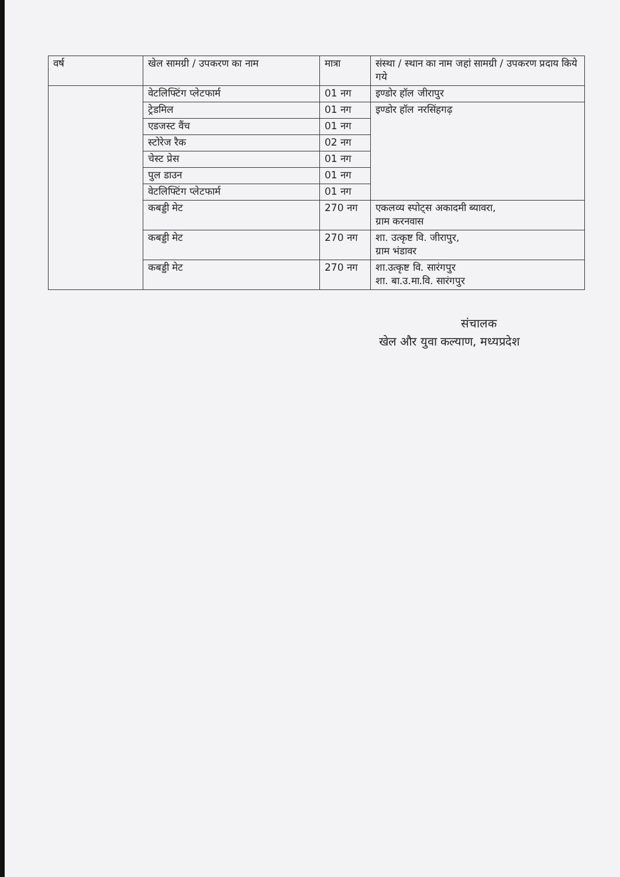| वर्ष | खेल सामग्री / उपकरण का नाम | मात्रा | संस्था / स्थान का नाम जहां सामग्री / उपकरण प्रदाय किये गये |
| --- | --- | --- | --- |
| | वेटलिफ्टिंग प्लेटफार्म | 01 नग | इण्डोर हॉल जीरापुर |
| | ट्रेडमिल | 01 नग | इण्डोर हॉल नरसिंहगढ़ |
| | एडजस्ट वैंच | 01 नग | |
| | स्टोरेज रैक | 02 नग | |
| | चेस्ट प्रेस | 01 नग | |
| | पुल डाउन | 01 नग | |
| | वेटलिफ्टिंग प्लेटफार्म | 01 नग | |
| | कबड्डी मेट | 270 नग | एकलव्य स्पोट्स अकादमी ब्यावरा, ग्राम करनवास |
| | कबड्डी मेट | 270 नग | शा. उत्कृष्ट वि. जीरापुर, ग्राम भंडावर |
| | कबड्डी मेट | 270 नग | शा.उत्कृष्ट वि. सारंगपुर शा. बा.उ.मा.वि. सारंगपुर |
संचालक
खेल और युवा कल्याण, मध्यप्रदेश